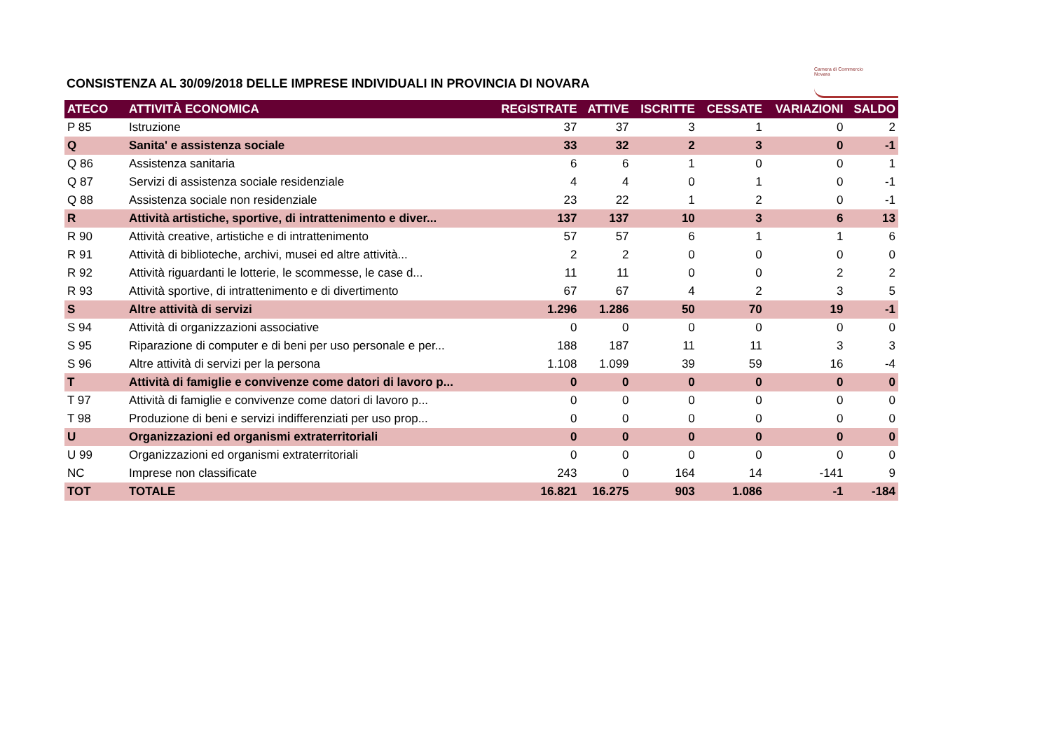CONSISTENZA AL 30/09/2018 DELLE IMPRESE INDIVIDUALI IN PROVINCIA DI NOVARA
Camera di Commercio
Novara
| ATECO | ATTIVITÀ ECONOMICA | REGISTRATE | ATTIVE | ISCRITTE | CESSATE | VARIAZIONI | SALDO |
| --- | --- | --- | --- | --- | --- | --- | --- |
| P 85 | Istruzione | 37 | 37 | 3 | 1 | 0 | 2 |
| Q | Sanita' e assistenza sociale | 33 | 32 | 2 | 3 | 0 | -1 |
| Q 86 | Assistenza sanitaria | 6 | 6 | 1 | 0 | 0 | 1 |
| Q 87 | Servizi di assistenza sociale residenziale | 4 | 4 | 0 | 1 | 0 | -1 |
| Q 88 | Assistenza sociale non residenziale | 23 | 22 | 1 | 2 | 0 | -1 |
| R | Attività artistiche, sportive, di intrattenimento e diver... | 137 | 137 | 10 | 3 | 6 | 13 |
| R 90 | Attività creative, artistiche e di intrattenimento | 57 | 57 | 6 | 1 | 1 | 6 |
| R 91 | Attività di biblioteche, archivi, musei ed altre attività... | 2 | 2 | 0 | 0 | 0 | 0 |
| R 92 | Attività riguardanti le lotterie, le scommesse, le case d... | 11 | 11 | 0 | 0 | 2 | 2 |
| R 93 | Attività sportive, di intrattenimento e di divertimento | 67 | 67 | 4 | 2 | 3 | 5 |
| S | Altre attività di servizi | 1.296 | 1.286 | 50 | 70 | 19 | -1 |
| S 94 | Attività di organizzazioni associative | 0 | 0 | 0 | 0 | 0 | 0 |
| S 95 | Riparazione di computer e di beni per uso personale e per... | 188 | 187 | 11 | 11 | 3 | 3 |
| S 96 | Altre attività di servizi per la persona | 1.108 | 1.099 | 39 | 59 | 16 | -4 |
| T | Attività di famiglie e convivenze come datori di lavoro p... | 0 | 0 | 0 | 0 | 0 | 0 |
| T 97 | Attività di famiglie e convivenze come datori di lavoro p... | 0 | 0 | 0 | 0 | 0 | 0 |
| T 98 | Produzione di beni e servizi indifferenziati per uso prop... | 0 | 0 | 0 | 0 | 0 | 0 |
| U | Organizzazioni ed organismi extraterritoriali | 0 | 0 | 0 | 0 | 0 | 0 |
| U 99 | Organizzazioni ed organismi extraterritoriali | 0 | 0 | 0 | 0 | 0 | 0 |
| NC | Imprese non classificate | 243 | 0 | 164 | 14 | -141 | 9 |
| TOT | TOTALE | 16.821 | 16.275 | 903 | 1.086 | -1 | -184 |